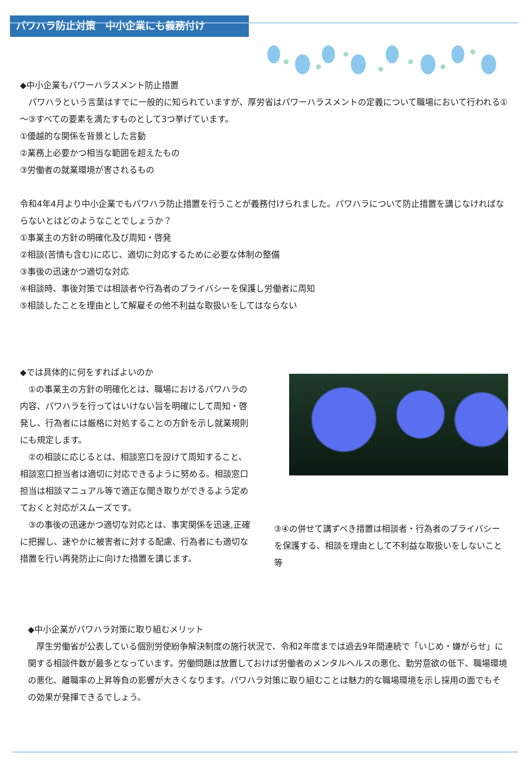パワハラ防止対策　中小企業にも義務付け
◆中小企業もパワーハラスメント防止措置
　パワハラという言葉はすでに一般的に知られていますが、厚労省はパワーハラスメントの定義について職場において行われる①～③すべての要素を満たすものとして3つ挙げています。
①優越的な関係を背景とした言動
②業務上必要かつ相当な範囲を超えたもの
③労働者の就業環境が害されるもの
令和4年4月より中小企業でもパワハラ防止措置を行うことが義務付けられました。パワハラについて防止措置を講じなければならないとはどのようなことでしょうか？
①事業主の方針の明確化及び周知・啓発
②相談(苦情も含む)に応じ、適切に対応するために必要な体制の整備
③事後の迅速かつ適切な対応
④相談時、事後対策では相談者や行為者のプライバシーを保護し労働者に周知
⑤相談したことを理由として解雇その他不利益な取扱いをしてはならない
◆では具体的に何をすればよいのか
　①の事業主の方針の明確化とは、職場におけるパワハラの内容、パワハラを行ってはいけない旨を明確にして周知・啓発し、行為者には厳格に対処することの方針を示し就業規則にも規定します。
　②の相談に応じるとは、相談窓口を設けて周知すること、相談窓口担当者は適切に対応できるように努める。相談窓口担当は相談マニュアル等で適正な聞き取りができるよう定めておくと対応がスムーズです。
　③の事後の迅速かつ適切な対応とは、事実関係を迅速,正確に把握し、速やかに被害者に対する配慮、行為者にも適切な措置を行い再発防止に向けた措置を講じます。
③④の併せて講ずべき措置は相談者・行為者のプライバシーを保護する、相談を理由として不利益な取扱いをしないこと等
◆中小企業がパワハラ対策に取り組むメリット
　厚生労働省が公表している個別労使紛争解決制度の施行状況で、令和2年度までは過去9年間連続で「いじめ・嫌がらせ」に関する相談件数が最多となっています。労働問題は放置しておけば労働者のメンタルヘルスの悪化、勤労意欲の低下、職場環境の悪化、離職率の上昇等負の影響が大きくなります。パワハラ対策に取り組むことは魅力的な職場環境を示し採用の面でもその効果が発揮できるでしょう。